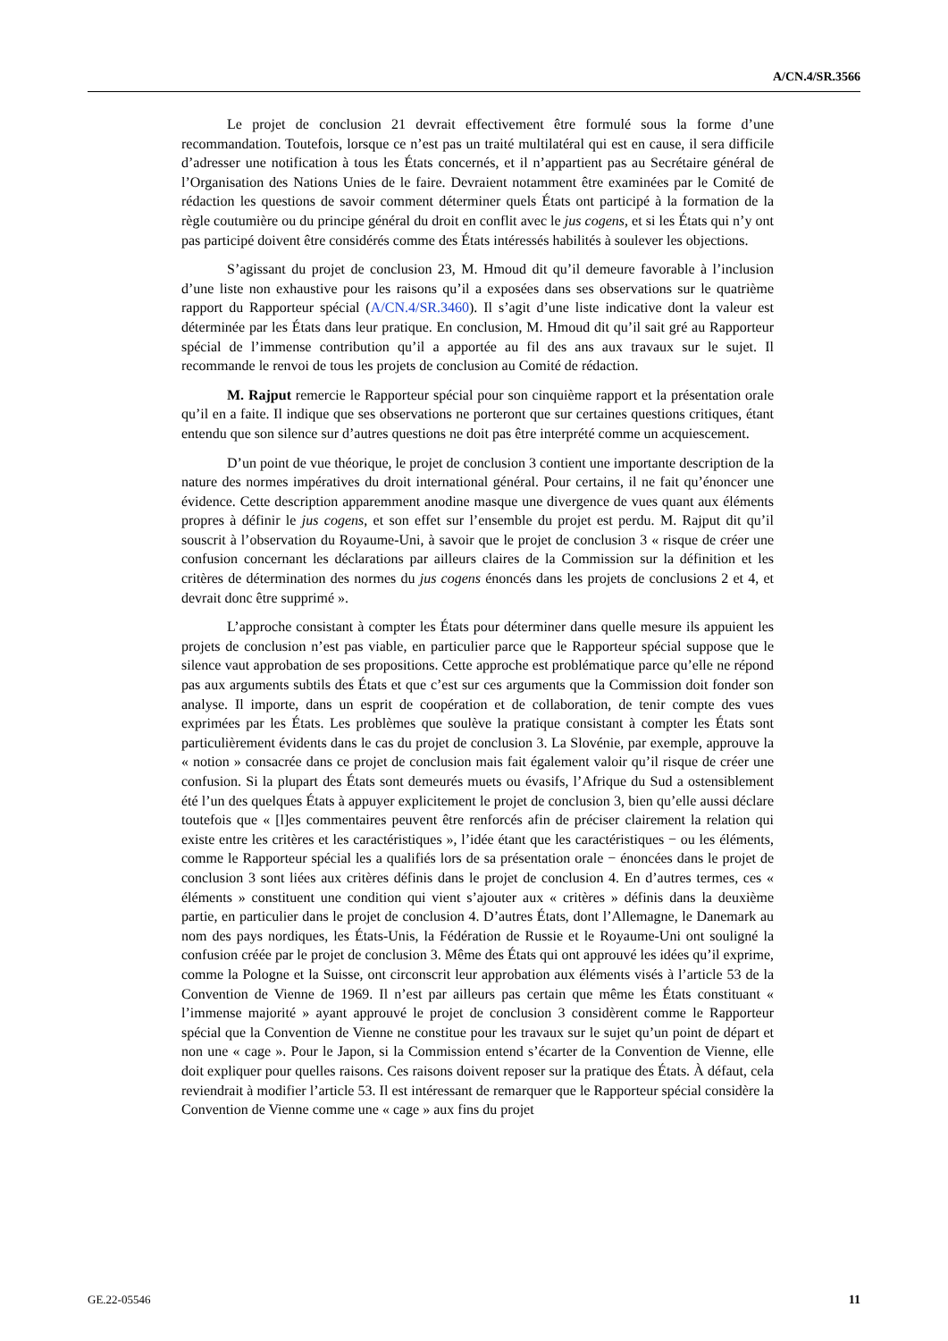A/CN.4/SR.3566
Le projet de conclusion 21 devrait effectivement être formulé sous la forme d’une recommandation. Toutefois, lorsque ce n’est pas un traité multilatéral qui est en cause, il sera difficile d’adresser une notification à tous les États concernés, et il n’appartient pas au Secrétaire général de l’Organisation des Nations Unies de le faire. Devraient notamment être examinées par le Comité de rédaction les questions de savoir comment déterminer quels États ont participé à la formation de la règle coutumière ou du principe général du droit en conflit avec le jus cogens, et si les États qui n’y ont pas participé doivent être considérés comme des États intéressés habilités à soulever les objections.
S’agissant du projet de conclusion 23, M. Hmoud dit qu’il demeure favorable à l’inclusion d’une liste non exhaustive pour les raisons qu’il a exposées dans ses observations sur le quatrième rapport du Rapporteur spécial (A/CN.4/SR.3460). Il s’agit d’une liste indicative dont la valeur est déterminée par les États dans leur pratique. En conclusion, M. Hmoud dit qu’il sait gré au Rapporteur spécial de l’immense contribution qu’il a apportée au fil des ans aux travaux sur le sujet. Il recommande le renvoi de tous les projets de conclusion au Comité de rédaction.
M. Rajput remercie le Rapporteur spécial pour son cinquième rapport et la présentation orale qu’il en a faite. Il indique que ses observations ne porteront que sur certaines questions critiques, étant entendu que son silence sur d’autres questions ne doit pas être interprété comme un acquiescement.
D’un point de vue théorique, le projet de conclusion 3 contient une importante description de la nature des normes impératives du droit international général. Pour certains, il ne fait qu’énoncer une évidence. Cette description apparemment anodine masque une divergence de vues quant aux éléments propres à définir le jus cogens, et son effet sur l’ensemble du projet est perdu. M. Rajput dit qu’il souscrit à l’observation du Royaume-Uni, à savoir que le projet de conclusion 3 « risque de créer une confusion concernant les déclarations par ailleurs claires de la Commission sur la définition et les critères de détermination des normes du jus cogens énoncés dans les projets de conclusions 2 et 4, et devrait donc être supprimé ».
L’approche consistant à compter les États pour déterminer dans quelle mesure ils appuient les projets de conclusion n’est pas viable, en particulier parce que le Rapporteur spécial suppose que le silence vaut approbation de ses propositions. Cette approche est problématique parce qu’elle ne répond pas aux arguments subtils des États et que c’est sur ces arguments que la Commission doit fonder son analyse. Il importe, dans un esprit de coopération et de collaboration, de tenir compte des vues exprimées par les États. Les problèmes que soulève la pratique consistant à compter les États sont particulièrement évidents dans le cas du projet de conclusion 3. La Slovénie, par exemple, approuve la « notion » consacrée dans ce projet de conclusion mais fait également valoir qu’il risque de créer une confusion. Si la plupart des États sont demeurés muets ou évasifs, l’Afrique du Sud a ostensiblement été l’un des quelques États à appuyer explicitement le projet de conclusion 3, bien qu’elle aussi déclare toutefois que « [l]es commentaires peuvent être renforcés afin de préciser clairement la relation qui existe entre les critères et les caractéristiques », l’idée étant que les caractéristiques − ou les éléments, comme le Rapporteur spécial les a qualifiés lors de sa présentation orale − énoncées dans le projet de conclusion 3 sont liées aux critères définis dans le projet de conclusion 4. En d’autres termes, ces « éléments » constituent une condition qui vient s’ajouter aux « critères » définis dans la deuxième partie, en particulier dans le projet de conclusion 4. D’autres États, dont l’Allemagne, le Danemark au nom des pays nordiques, les États-Unis, la Fédération de Russie et le Royaume-Uni ont souligné la confusion créée par le projet de conclusion 3. Même des États qui ont approuvé les idées qu’il exprime, comme la Pologne et la Suisse, ont circonscrit leur approbation aux éléments visés à l’article 53 de la Convention de Vienne de 1969. Il n’est par ailleurs pas certain que même les États constituant « l’immense majorité » ayant approuvé le projet de conclusion 3 considèrent comme le Rapporteur spécial que la Convention de Vienne ne constitue pour les travaux sur le sujet qu’un point de départ et non une « cage ». Pour le Japon, si la Commission entend s’écarter de la Convention de Vienne, elle doit expliquer pour quelles raisons. Ces raisons doivent reposer sur la pratique des États. À défaut, cela reviendrait à modifier l’article 53. Il est intéressant de remarquer que le Rapporteur spécial considère la Convention de Vienne comme une « cage » aux fins du projet
GE.22-05546 11